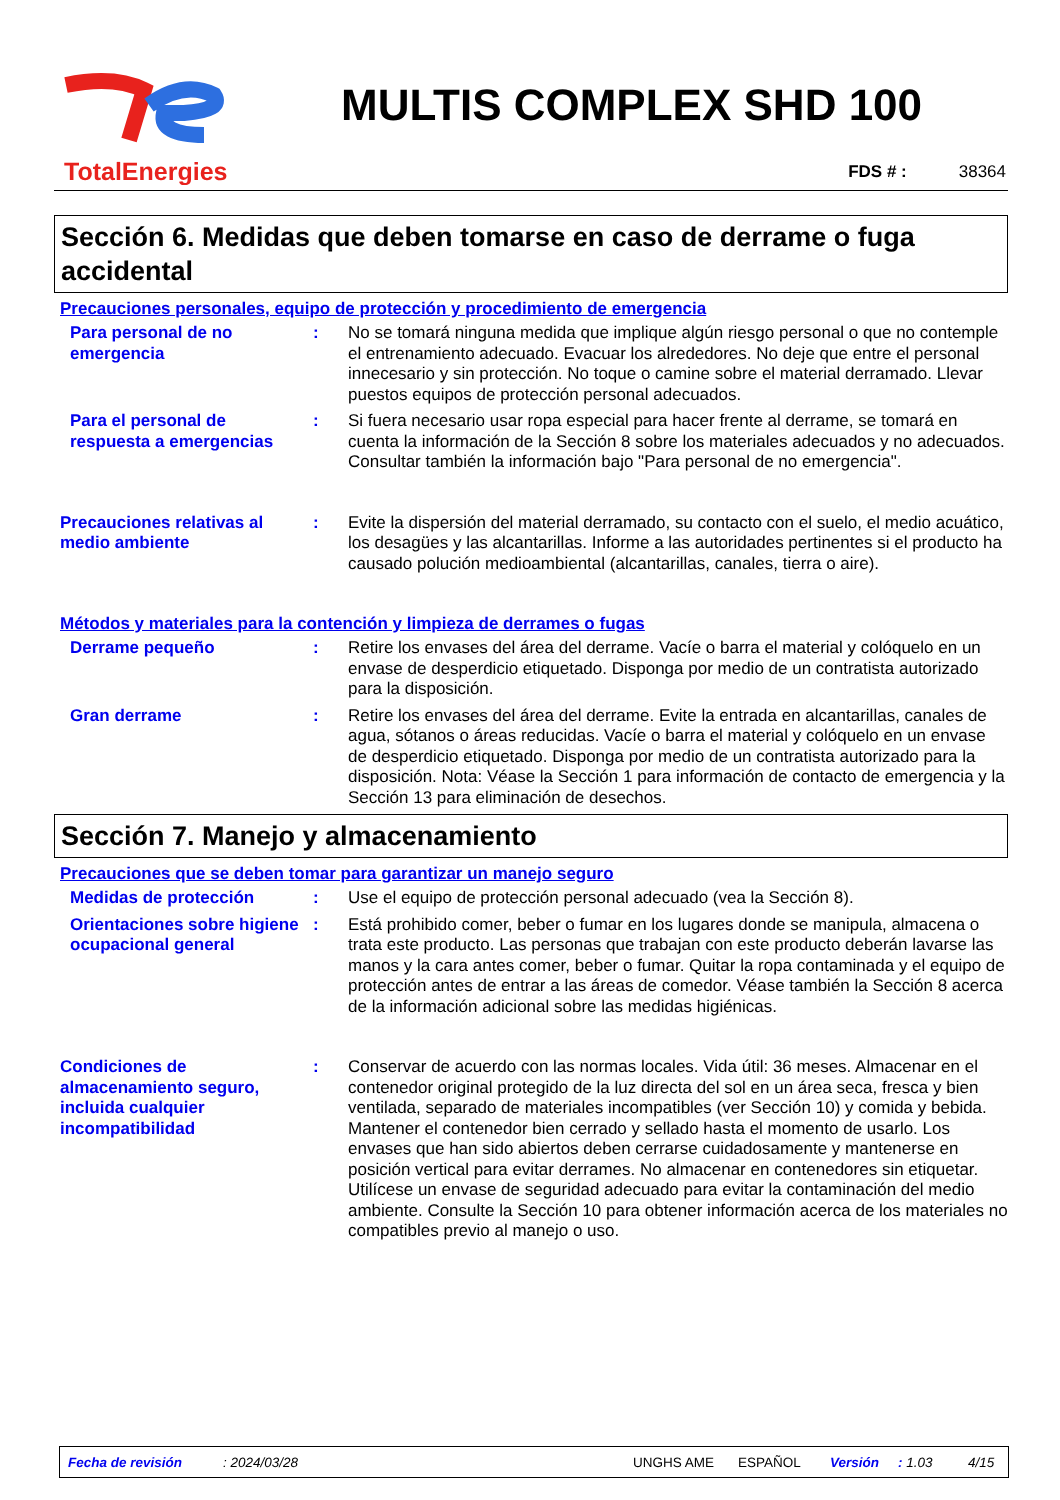TotalEnergies
MULTIS COMPLEX SHD 100
FDS # : 38364
Sección 6. Medidas que deben tomarse en caso de derrame o fuga accidental
Precauciones personales, equipo de protección y procedimiento de emergencia
Para personal de no emergencia
: No se tomará ninguna medida que implique algún riesgo personal o que no contemple el entrenamiento adecuado. Evacuar los alrededores. No deje que entre el personal innecesario y sin protección. No toque o camine sobre el material derramado. Llevar puestos equipos de protección personal adecuados.
Para el personal de respuesta a emergencias
: Si fuera necesario usar ropa especial para hacer frente al derrame, se tomará en cuenta la información de la Sección 8 sobre los materiales adecuados y no adecuados. Consultar también la información bajo "Para personal de no emergencia".
Precauciones relativas al medio ambiente
: Evite la dispersión del material derramado, su contacto con el suelo, el medio acuático, los desagües y las alcantarillas. Informe a las autoridades pertinentes si el producto ha causado polución medioambiental (alcantarillas, canales, tierra o aire).
Métodos y materiales para la contención y limpieza de derrames o fugas
Derrame pequeño : Retire los envases del área del derrame. Vacíe o barra el material y colóquelo en un envase de desperdicio etiquetado. Disponga por medio de un contratista autorizado para la disposición.
Gran derrame : Retire los envases del área del derrame. Evite la entrada en alcantarillas, canales de agua, sótanos o áreas reducidas. Vacíe o barra el material y colóquelo en un envase de desperdicio etiquetado. Disponga por medio de un contratista autorizado para la disposición. Nota: Véase la Sección 1 para información de contacto de emergencia y la Sección 13 para eliminación de desechos.
Sección 7. Manejo y almacenamiento
Precauciones que se deben tomar para garantizar un manejo seguro
Medidas de protección : Use el equipo de protección personal adecuado (vea la Sección 8).
Orientaciones sobre higiene ocupacional general
: Está prohibido comer, beber o fumar en los lugares donde se manipula, almacena o trata este producto. Las personas que trabajan con este producto deberán lavarse las manos y la cara antes comer, beber o fumar. Quitar la ropa contaminada y el equipo de protección antes de entrar a las áreas de comedor. Véase también la Sección 8 acerca de la información adicional sobre las medidas higiénicas.
Condiciones de almacenamiento seguro, incluida cualquier incompatibilidad
: Conservar de acuerdo con las normas locales. Vida útil: 36 meses. Almacenar en el contenedor original protegido de la luz directa del sol en un área seca, fresca y bien ventilada, separado de materiales incompatibles (ver Sección 10) y comida y bebida. Mantener el contenedor bien cerrado y sellado hasta el momento de usarlo. Los envases que han sido abiertos deben cerrarse cuidadosamente y mantenerse en posición vertical para evitar derrames. No almacenar en contenedores sin etiquetar. Utilícese un envase de seguridad adecuado para evitar la contaminación del medio ambiente. Consulte la Sección 10 para obtener información acerca de los materiales no compatibles previo al manejo o uso.
Fecha de revisión: 2024/03/28 UNGHS AME ESPAÑOL Versión: 1.03 4/15